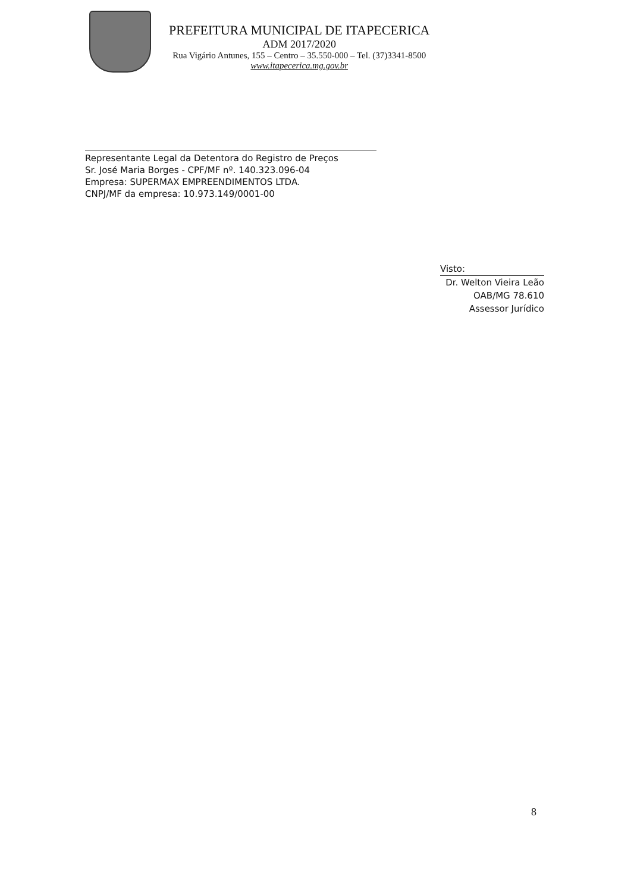PREFEITURA MUNICIPAL DE ITAPECERICA
ADM 2017/2020
Rua Vigário Antunes, 155 – Centro – 35.550-000 – Tel. (37)3341-8500
www.itapecerica.mg.gov.br
Representante Legal da Detentora do Registro de Preços
Sr. José Maria Borges - CPF/MF nº. 140.323.096-04
Empresa: SUPERMAX EMPREENDIMENTOS LTDA.
CNPJ/MF da empresa: 10.973.149/0001-00
Visto:
Dr. Welton Vieira Leão
OAB/MG 78.610
Assessor Jurídico
8